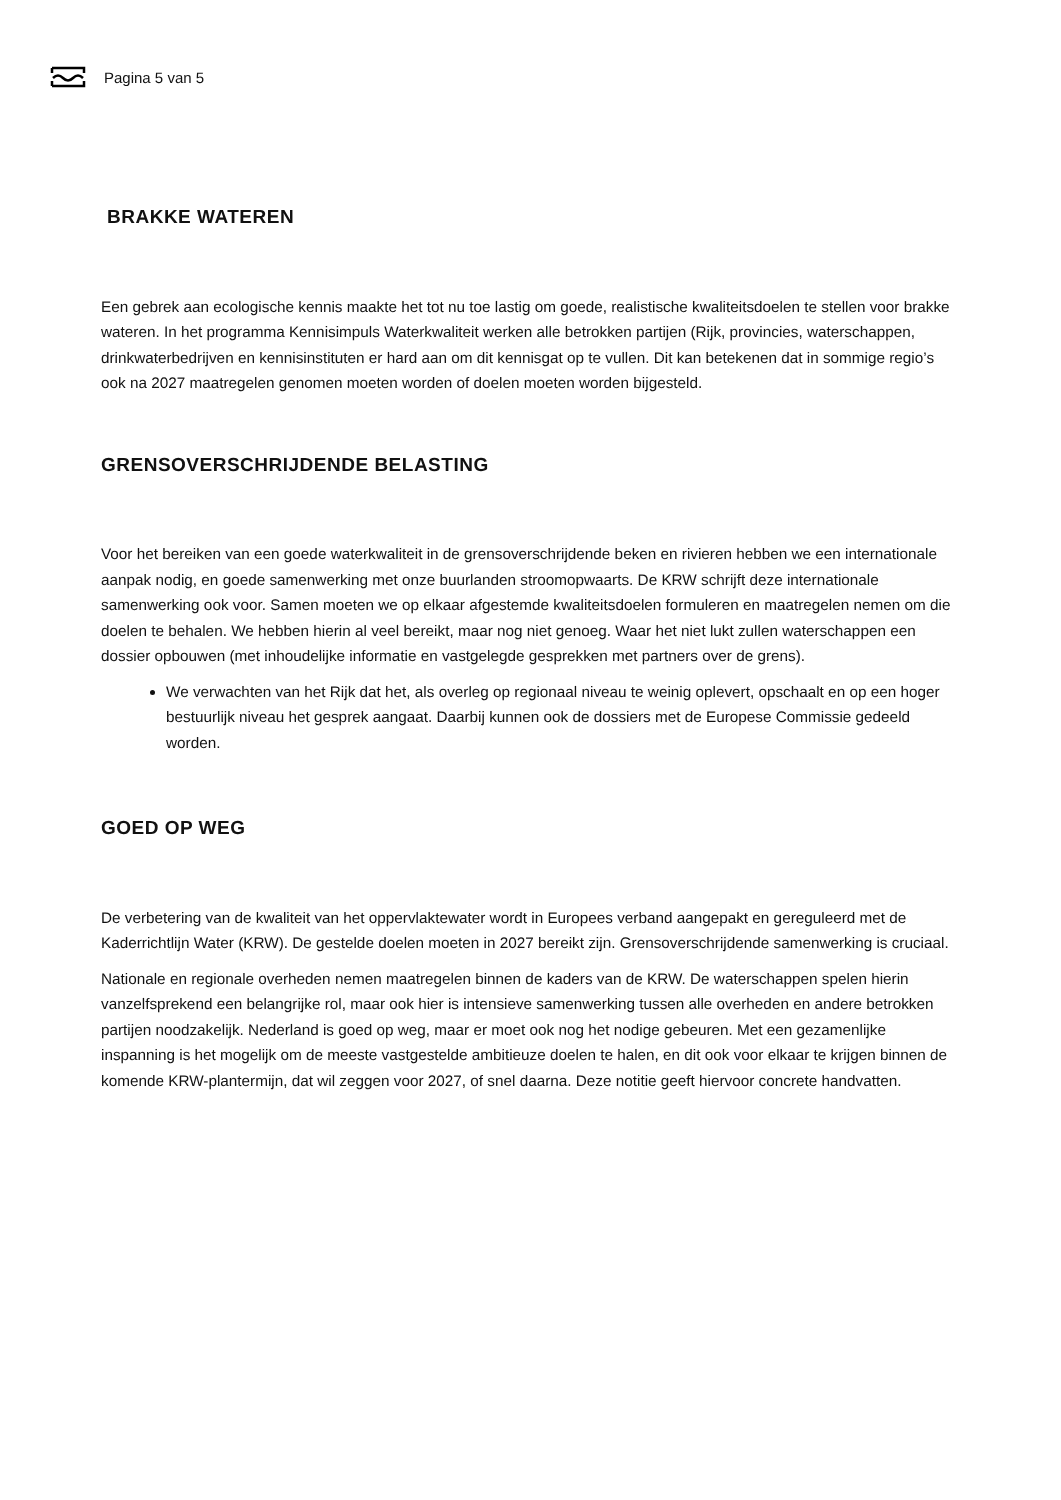Pagina 5 van 5
BRAKKE WATEREN
Een gebrek aan ecologische kennis maakte het tot nu toe lastig om goede, realistische kwaliteitsdoelen te stellen voor brakke wateren. In het programma Kennisimpuls Waterkwaliteit werken alle betrokken partijen (Rijk, provincies, waterschappen, drinkwaterbedrijven en kennisinstituten er hard aan om dit kennisgat op te vullen. Dit kan betekenen dat in sommige regio’s ook na 2027 maatregelen genomen moeten worden of doelen moeten worden bijgesteld.
GRENSOVERSCHRIJDENDE BELASTING
Voor het bereiken van een goede waterkwaliteit in de grensoverschrijdende beken en rivieren hebben we een internationale aanpak nodig, en goede samenwerking met onze buurlanden stroomopwaarts. De KRW schrijft deze internationale samenwerking ook voor. Samen moeten we op elkaar afgestemde kwaliteitsdoelen formuleren en maatregelen nemen om die doelen te behalen. We hebben hierin al veel bereikt, maar nog niet genoeg. Waar het niet lukt zullen waterschappen een dossier opbouwen (met inhoudelijke informatie en vastgelegde gesprekken met partners over de grens).
We verwachten van het Rijk dat het, als overleg op regionaal niveau te weinig oplevert, opschaalt en op een hoger bestuurlijk niveau het gesprek aangaat. Daarbij kunnen ook de dossiers met de Europese Commissie gedeeld worden.
GOED OP WEG
De verbetering van de kwaliteit van het oppervlaktewater wordt in Europees verband aangepakt en gereguleerd met de Kaderrichtlijn Water (KRW). De gestelde doelen moeten in 2027 bereikt zijn. Grensoverschrijdende samenwerking is cruciaal.
Nationale en regionale overheden nemen maatregelen binnen de kaders van de KRW. De waterschappen spelen hierin vanzelfsprekend een belangrijke rol, maar ook hier is intensieve samenwerking tussen alle overheden en andere betrokken partijen noodzakelijk. Nederland is goed op weg, maar er moet ook nog het nodige gebeuren. Met een gezamenlijke inspanning is het mogelijk om de meeste vastgestelde ambitieuze doelen te halen, en dit ook voor elkaar te krijgen binnen de komende KRW-plantermijn, dat wil zeggen voor 2027, of snel daarna. Deze notitie geeft hiervoor concrete handvatten.